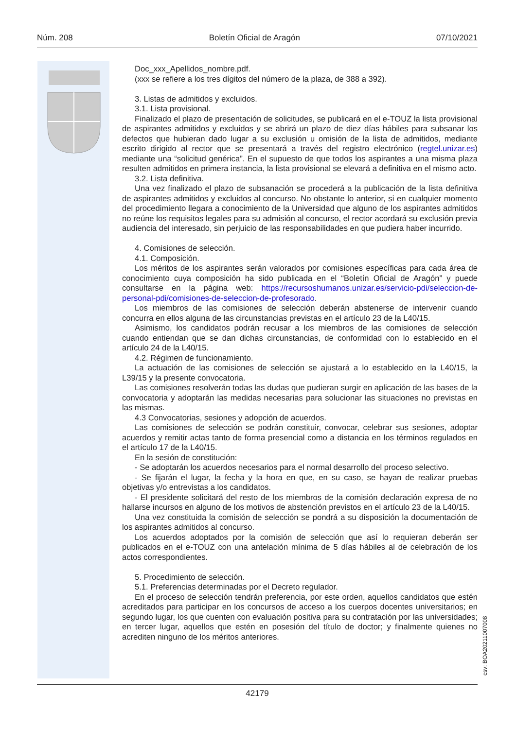Núm. 208 Boletín Oficial de Aragón 07/10/2021
Doc_xxx_Apellidos_nombre.pdf.
(xxx se refiere a los tres dígitos del número de la plaza, de 388 a 392).
3. Listas de admitidos y excluidos.
3.1. Lista provisional.
Finalizado el plazo de presentación de solicitudes, se publicará en el e-TOUZ la lista provisional de aspirantes admitidos y excluidos y se abrirá un plazo de diez días hábiles para subsanar los defectos que hubieran dado lugar a su exclusión u omisión de la lista de admitidos, mediante escrito dirigido al rector que se presentará a través del registro electrónico (regtel.unizar.es) mediante una “solicitud genérica”. En el supuesto de que todos los aspirantes a una misma plaza resulten admitidos en primera instancia, la lista provisional se elevará a definitiva en el mismo acto.
3.2. Lista definitiva.
Una vez finalizado el plazo de subsanación se procederá a la publicación de la lista definitiva de aspirantes admitidos y excluidos al concurso. No obstante lo anterior, si en cualquier momento del procedimiento llegara a conocimiento de la Universidad que alguno de los aspirantes admitidos no reúne los requisitos legales para su admisión al concurso, el rector acordará su exclusión previa audiencia del interesado, sin perjuicio de las responsabilidades en que pudiera haber incurrido.
4. Comisiones de selección.
4.1. Composición.
Los méritos de los aspirantes serán valorados por comisiones específicas para cada área de conocimiento cuya composición ha sido publicada en el “Boletín Oficial de Aragón” y puede consultarse en la página web: https://recursoshumanos.unizar.es/servicio-pdi/seleccion-de-personal-pdi/comisiones-de-seleccion-de-profesorado.
Los miembros de las comisiones de selección deberán abstenerse de intervenir cuando concurra en ellos alguna de las circunstancias previstas en el artículo 23 de la L40/15.
Asimismo, los candidatos podrán recusar a los miembros de las comisiones de selección cuando entiendan que se dan dichas circunstancias, de conformidad con lo establecido en el artículo 24 de la L40/15.
4.2. Régimen de funcionamiento.
La actuación de las comisiones de selección se ajustará a lo establecido en la L40/15, la L39/15 y la presente convocatoria.
Las comisiones resolverán todas las dudas que pudieran surgir en aplicación de las bases de la convocatoria y adoptarán las medidas necesarias para solucionar las situaciones no previstas en las mismas.
4.3 Convocatorias, sesiones y adopción de acuerdos.
Las comisiones de selección se podrán constituir, convocar, celebrar sus sesiones, adoptar acuerdos y remitir actas tanto de forma presencial como a distancia en los términos regulados en el artículo 17 de la L40/15.
En la sesión de constitución:
- Se adoptarán los acuerdos necesarios para el normal desarrollo del proceso selectivo.
- Se fijarán el lugar, la fecha y la hora en que, en su caso, se hayan de realizar pruebas objetivas y/o entrevistas a los candidatos.
- El presidente solicitará del resto de los miembros de la comisión declaración expresa de no hallarse incursos en alguno de los motivos de abstención previstos en el artículo 23 de la L40/15.
Una vez constituida la comisión de selección se pondrá a su disposición la documentación de los aspirantes admitidos al concurso.
Los acuerdos adoptados por la comisión de selección que así lo requieran deberán ser publicados en el e-TOUZ con una antelación mínima de 5 días hábiles al de celebración de los actos correspondientes.
5. Procedimiento de selección.
5.1. Preferencias determinadas por el Decreto regulador.
En el proceso de selección tendrán preferencia, por este orden, aquellos candidatos que estén acreditados para participar en los concursos de acceso a los cuerpos docentes universitarios; en segundo lugar, los que cuenten con evaluación positiva para su contratación por las universidades; en tercer lugar, aquellos que estén en posesión del título de doctor; y finalmente quienes no acrediten ninguno de los méritos anteriores.
csv: BOA20211007008
42179